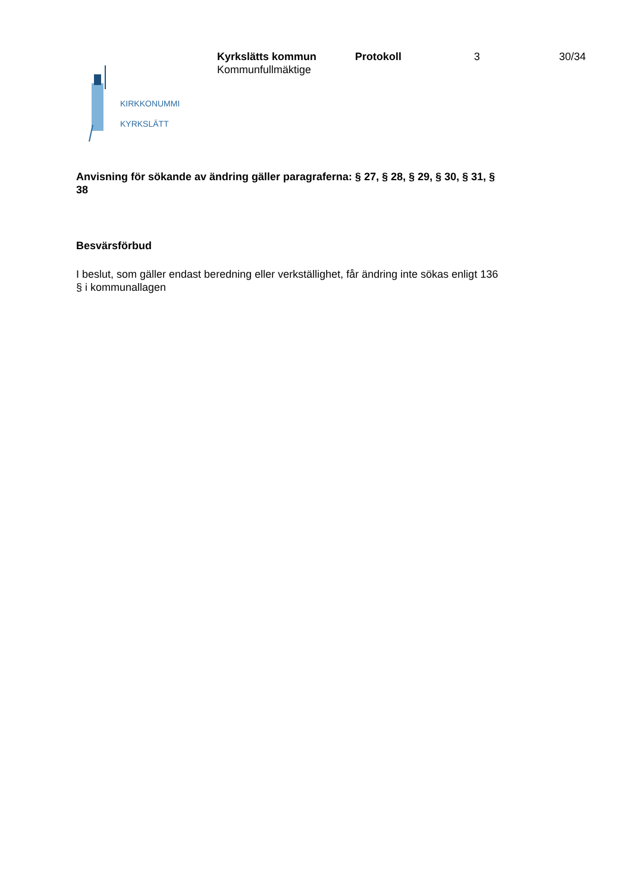Kyrkslätts kommun Protokoll 3 30/34
Kommunfullmäktige
KIRKKONUMMI
KYRKSLÄTT
Anvisning för sökande av ändring gäller paragraferna: § 27, § 28, § 29, § 30, § 31, § 38
Besvärsförbud
I beslut, som gäller endast beredning eller verkställighet, får ändring inte sökas enligt 136 § i kommunallagen